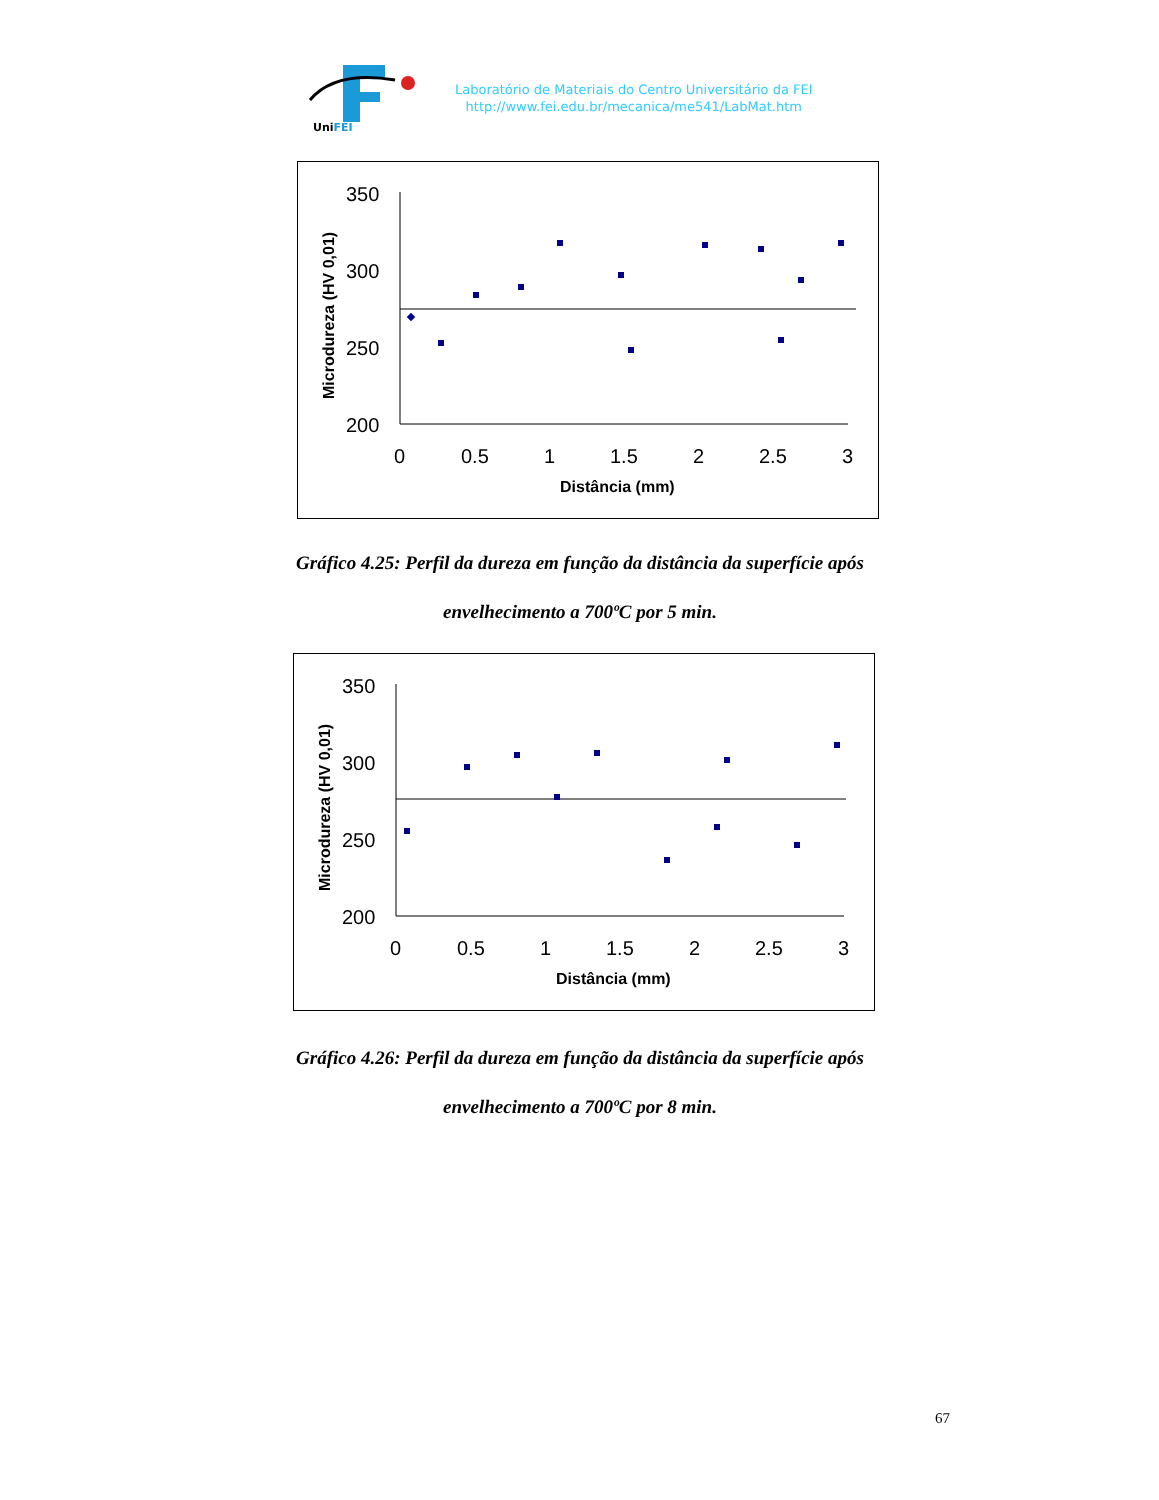UniFEI
Laboratório de Materiais do Centro Universitário da FEI
http://www.fei.edu.br/mecanica/me541/LabMat.htm
350
300
250
200
0
0.5
1
1.5
2
2.5
3
Distância (mm)
Microdureza (HV 0,01)
Gráfico 4.25: Perfil da dureza em função da distância da superfície após
envelhecimento a 700ºC por 5 min.
350
300
250
200
0
0.5
1
1.5
2
2.5
3
Distância (mm)
Microdureza (HV 0,01)
Gráfico 4.26: Perfil da dureza em função da distância da superfície após
envelhecimento a 700ºC por 8 min.
67